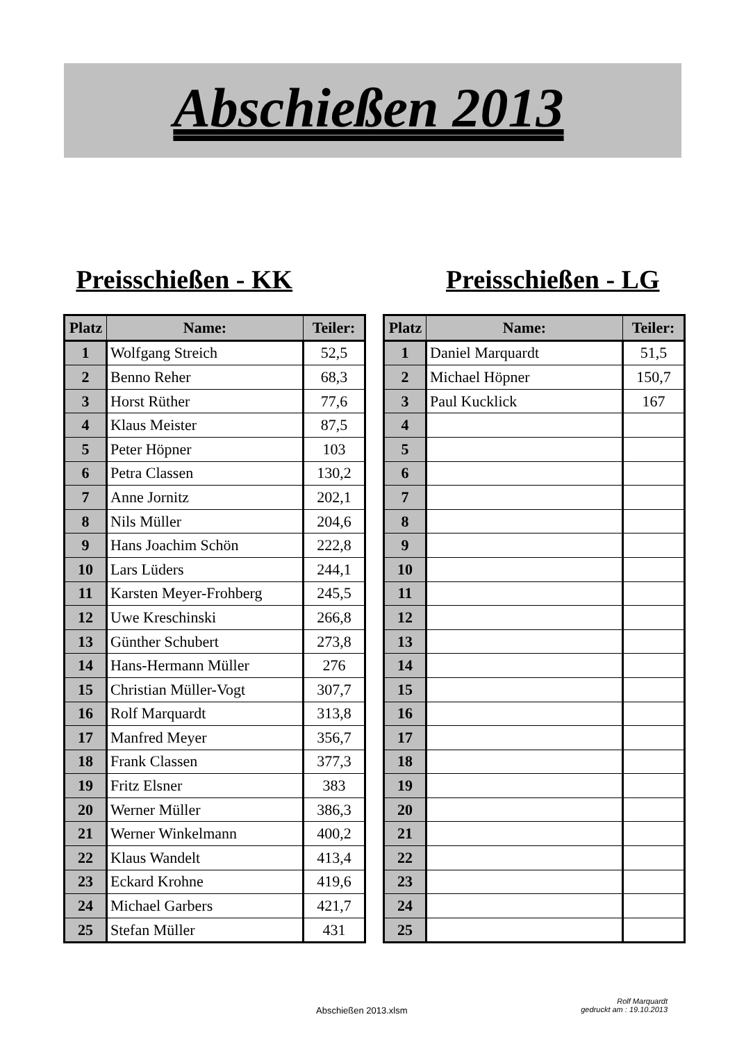Abschießen 2013
Preisschießen - KK Preisschießen - LG
| Platz | Name: | Teiler: |
| --- | --- | --- |
| 1 | Wolfgang Streich | 52,5 |
| 2 | Benno Reher | 68,3 |
| 3 | Horst Rüther | 77,6 |
| 4 | Klaus Meister | 87,5 |
| 5 | Peter Höpner | 103 |
| 6 | Petra Classen | 130,2 |
| 7 | Anne Jornitz | 202,1 |
| 8 | Nils Müller | 204,6 |
| 9 | Hans Joachim Schön | 222,8 |
| 10 | Lars Lüders | 244,1 |
| 11 | Karsten Meyer-Frohberg | 245,5 |
| 12 | Uwe Kreschinski | 266,8 |
| 13 | Günther Schubert | 273,8 |
| 14 | Hans-Hermann Müller | 276 |
| 15 | Christian Müller-Vogt | 307,7 |
| 16 | Rolf Marquardt | 313,8 |
| 17 | Manfred Meyer | 356,7 |
| 18 | Frank Classen | 377,3 |
| 19 | Fritz Elsner | 383 |
| 20 | Werner Müller | 386,3 |
| 21 | Werner Winkelmann | 400,2 |
| 22 | Klaus Wandelt | 413,4 |
| 23 | Eckard Krohne | 419,6 |
| 24 | Michael Garbers | 421,7 |
| 25 | Stefan Müller | 431 |
| Platz | Name: | Teiler: |
| --- | --- | --- |
| 1 | Daniel Marquardt | 51,5 |
| 2 | Michael Höpner | 150,7 |
| 3 | Paul Kucklick | 167 |
| 4 | | |
| 5 | | |
| 6 | | |
| 7 | | |
| 8 | | |
| 9 | | |
| 10 | | |
| 11 | | |
| 12 | | |
| 13 | | |
| 14 | | |
| 15 | | |
| 16 | | |
| 17 | | |
| 18 | | |
| 19 | | |
| 20 | | |
| 21 | | |
| 22 | | |
| 23 | | |
| 24 | | |
| 25 | | |
Abschießen 2013.xlsm
Rolf Marquardt
gedruckt am : 19.10.2013